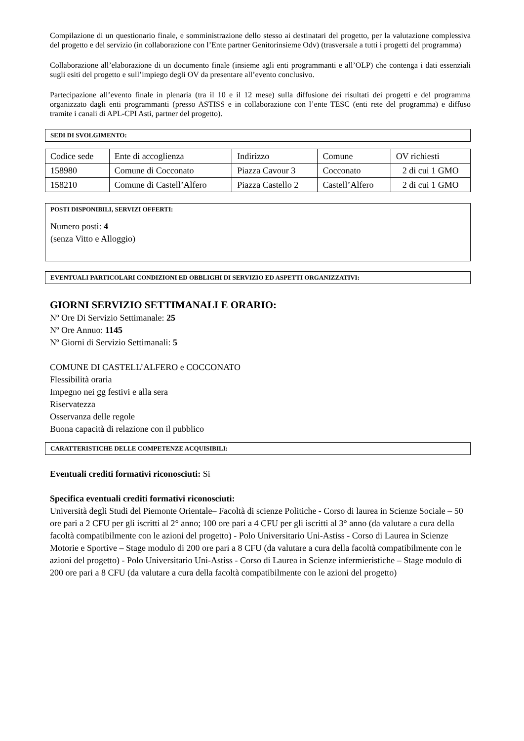Compilazione di un questionario finale, e somministrazione dello stesso ai destinatari del progetto, per la valutazione complessiva del progetto e del servizio (in collaborazione con l’Ente partner Genitorinsieme Odv) (trasversale a tutti i progetti del programma)
Collaborazione all’elaborazione di un documento finale (insieme agli enti programmanti e all’OLP) che contenga i dati essenziali sugli esiti del progetto e sull’impiego degli OV da presentare all’evento conclusivo.
Partecipazione all’evento finale in plenaria (tra il 10 e il 12 mese) sulla diffusione dei risultati dei progetti e del programma organizzato dagli enti programmanti (presso ASTISS e in collaborazione con l’ente TESC (enti rete del programma) e diffuso tramite i canali di APL-CPI Asti, partner del progetto).
SEDI DI SVOLGIMENTO:
| Codice sede | Ente di accoglienza | Indirizzo | Comune | OV richiesti |
| 158980 | Comune di Cocconato | Piazza Cavour 3 | Cocconato | 2 di cui 1 GMO |
| 158210 | Comune di Castell’Alfero | Piazza Castello 2 | Castell’Alfero | 2 di cui 1 GMO |
POSTI DISPONIBILI, SERVIZI OFFERTI:
Numero posti: 4
(senza Vitto e Alloggio)
EVENTUALI PARTICOLARI CONDIZIONI ED OBBLIGHI DI SERVIZIO ED ASPETTI ORGANIZZATIVI:
GIORNI SERVIZIO SETTIMANALI E ORARIO:
Nº Ore Di Servizio Settimanale: 25
Nº Ore Annuo: 1145
Nº Giorni di Servizio Settimanali: 5
COMUNE DI CASTELL’ALFERO e COCCONATO
Flessibilità oraria
Impegno nei gg festivi e alla sera
Riservatezza
Osservanza delle regole
Buona capacità di relazione con il pubblico
CARATTERISTICHE DELLE COMPETENZE ACQUISIBILI:
Eventuali crediti formativi riconosciuti: Si
Specifica eventuali crediti formativi riconosciuti:
Università degli Studi del Piemonte Orientale– Facoltà di scienze Politiche - Corso di laurea in Scienze Sociale – 50 ore pari a 2 CFU per gli iscritti al 2° anno; 100 ore pari a 4 CFU per gli iscritti al 3° anno (da valutare a cura della facoltà compatibilmente con le azioni del progetto) - Polo Universitario Uni-Astiss - Corso di Laurea in Scienze Motorie e Sportive – Stage modulo di 200 ore pari a 8 CFU (da valutare a cura della facoltà compatibilmente con le azioni del progetto) - Polo Universitario Uni-Astiss - Corso di Laurea in Scienze infermieristiche – Stage modulo di 200 ore pari a 8 CFU (da valutare a cura della facoltà compatibilmente con le azioni del progetto)